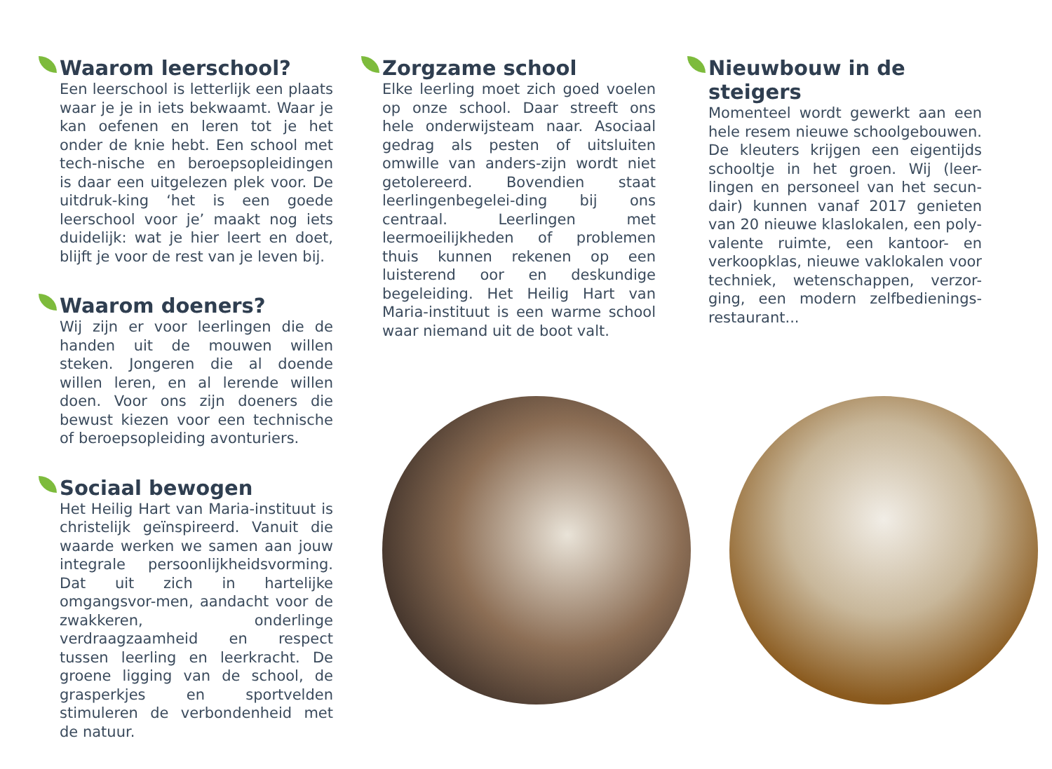Waarom leerschool?
Een leerschool is letterlijk een plaats waar je je in iets bekwaamt. Waar je kan oefenen en leren tot je het onder de knie hebt. Een school met tech-nische en beroepsopleidingen is daar een uitgelezen plek voor. De uitdruk-king ‘het is een goede leerschool voor je’ maakt nog iets duidelijk: wat je hier leert en doet, blijft je voor de rest van je leven bij.
Waarom doeners?
Wij zijn er voor leerlingen die de handen uit de mouwen willen steken. Jongeren die al doende willen leren, en al lerende willen doen. Voor ons zijn doeners die bewust kiezen voor een technische of beroepsopleiding avonturiers.
Sociaal bewogen
Het Heilig Hart van Maria-instituut is christelijk geïnspireerd. Vanuit die waarde werken we samen aan jouw integrale persoonlijkheidsvorming. Dat uit zich in hartelijke omgangsvor-men, aandacht voor de zwakkeren, onderlinge verdraagzaamheid en respect tussen leerling en leerkracht. De groene ligging van de school, de grasperkjes en sportvelden stimuleren de verbondenheid met de natuur.
Zorgzame school
Elke leerling moet zich goed voelen op onze school. Daar streeft ons hele onderwijsteam naar. Asociaal gedrag als pesten of uitsluiten omwille van anders-zijn wordt niet getolereerd. Bovendien staat leerlingenbegelei-ding bij ons centraal. Leerlingen met leermoeilijkheden of problemen thuis kunnen rekenen op een luisterend oor en deskundige begeleiding. Het Heilig Hart van Maria-instituut is een warme school waar niemand uit de boot valt.
Nieuwbouw in de steigers
Momenteel wordt gewerkt aan een hele resem nieuwe schoolgebouwen. De kleuters krijgen een eigentijds schooltje in het groen. Wij (leer-lingen en personeel van het secun-dair) kunnen vanaf 2017 genieten van 20 nieuwe klaslokalen, een poly-valente ruimte, een kantoor- en verkoopklas, nieuwe vaklokalen voor techniek, wetenschappen, verzor-ging, een modern zelfbedienings-restaurant...